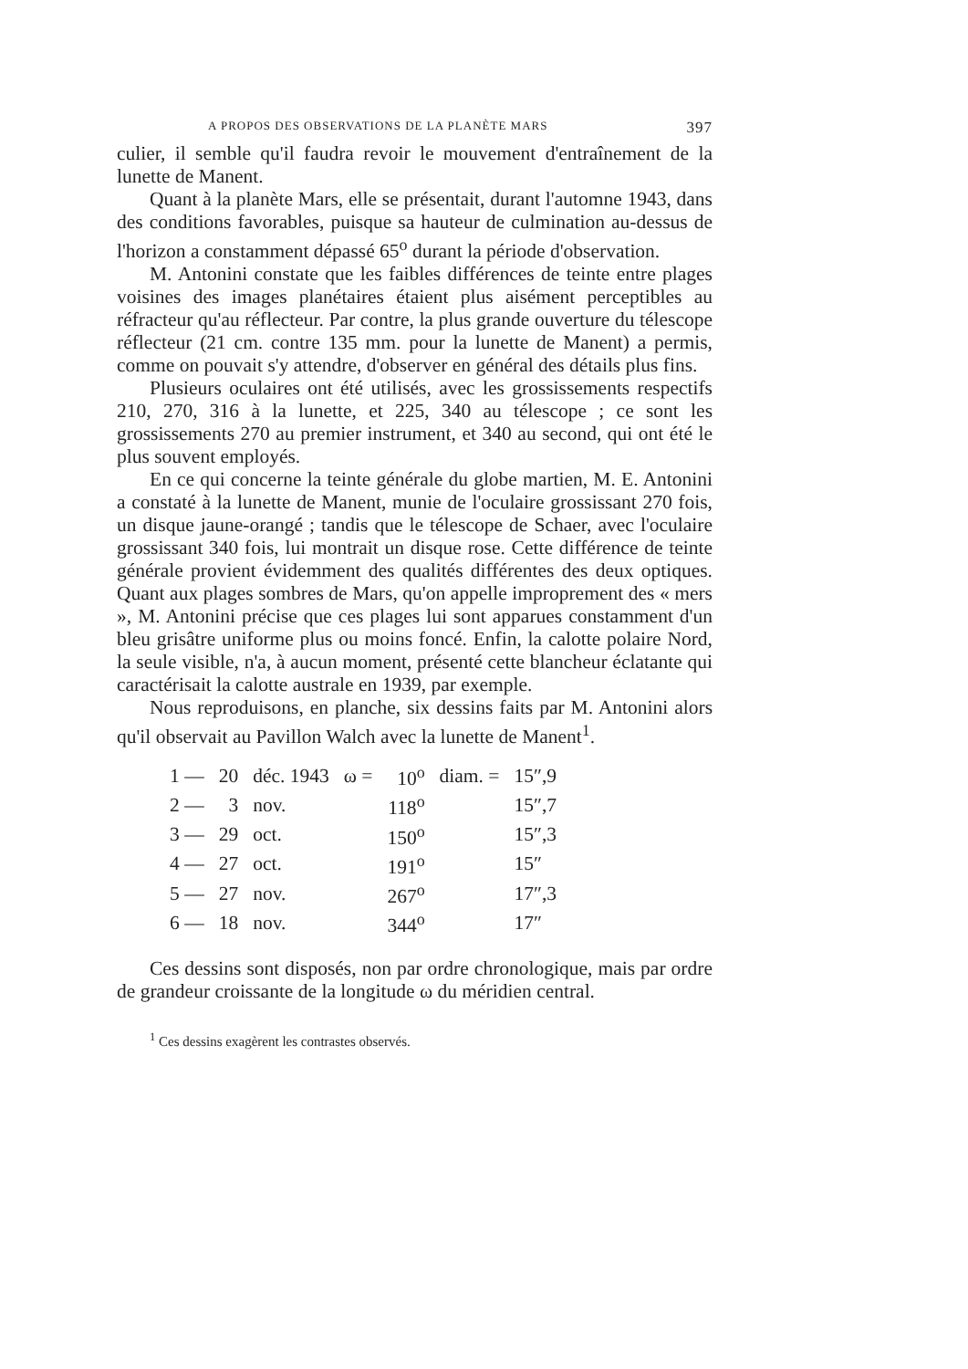A PROPOS DES OBSERVATIONS DE LA PLANÈTE MARS 397
culier, il semble qu'il faudra revoir le mouvement d'entraînement de la lunette de Manent.
Quant à la planète Mars, elle se présentait, durant l'automne 1943, dans des conditions favorables, puisque sa hauteur de culmination au-dessus de l'horizon a constamment dépassé 65<sup>o</sup> durant la période d'observation.
M. Antonini constate que les faibles différences de teinte entre plages voisines des images planétaires étaient plus aisément perceptibles au réfracteur qu'au réflecteur. Par contre, la plus grande ouverture du télescope réflecteur (21 cm. contre 135 mm. pour la lunette de Manent) a permis, comme on pouvait s'y attendre, d'observer en général des détails plus fins.
Plusieurs oculaires ont été utilisés, avec les grossissements respectifs 210, 270, 316 à la lunette, et 225, 340 au télescope ; ce sont les grossissements 270 au premier instrument, et 340 au second, qui ont été le plus souvent employés.
En ce qui concerne la teinte générale du globe martien, M. E. Antonini a constaté à la lunette de Manent, munie de l'oculaire grossissant 270 fois, un disque jaune-orangé ; tandis que le télescope de Schaer, avec l'oculaire grossissant 340 fois, lui montrait un disque rose. Cette différence de teinte générale provient évidemment des qualités différentes des deux optiques. Quant aux plages sombres de Mars, qu'on appelle improprement des « mers », M. Antonini précise que ces plages lui sont apparues constamment d'un bleu grisâtre uniforme plus ou moins foncé. Enfin, la calotte polaire Nord, la seule visible, n'a, à aucun moment, présenté cette blancheur éclatante qui caractérisait la calotte australe en 1939, par exemple.
Nous reproduisons, en planche, six dessins faits par M. Antonini alors qu'il observait au Pavillon Walch avec la lunette de Manent<sup>1</sup>.
| 1 — | 20 | déc. 1943 | ω = | 10<sup>o</sup> | diam. = | 15″,9 |
| 2 — | 3 | nov. | | 118<sup>o</sup> | | 15″,7 |
| 3 — | 29 | oct. | | 150<sup>o</sup> | | 15″,3 |
| 4 — | 27 | oct. | | 191<sup>o</sup> | | 15″ |
| 5 — | 27 | nov. | | 267<sup>o</sup> | | 17″,3 |
| 6 — | 18 | nov. | | 344<sup>o</sup> | | 17″ |
Ces dessins sont disposés, non par ordre chronologique, mais par ordre de grandeur croissante de la longitude ω du méridien central.
<sup>1</sup> Ces dessins exagèrent les contrastes observés.